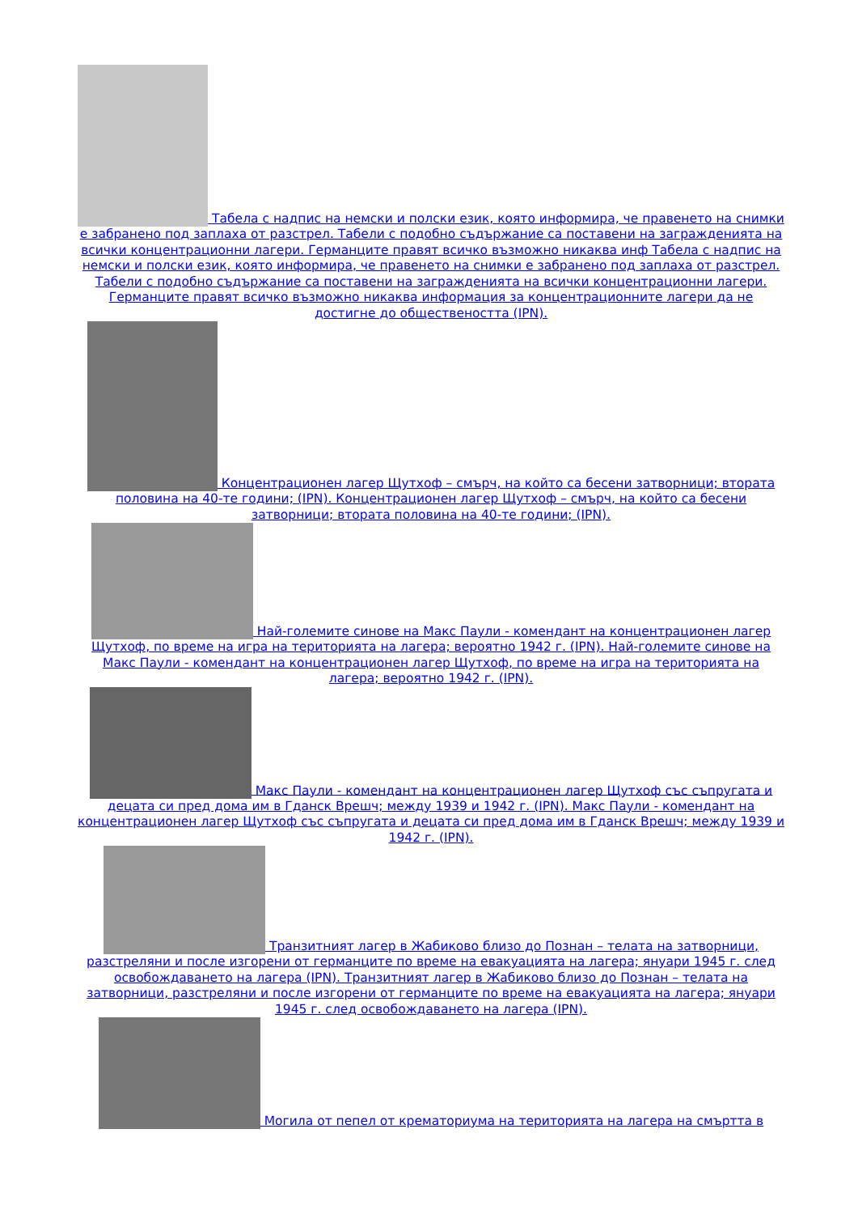Табела с надпис на немски и полски език, която информира, че правенето на снимки е забранено под заплаха от разстрел. Табели с подобно съдържание са поставени на загражденията на всички концентрационни лагери. Германците правят всичко възможно никаква инф Табела с надпис на немски и полски език, която информира, че правенето на снимки е забранено под заплаха от разстрел. Табели с подобно съдържание са поставени на загражденията на всички концентрационни лагери. Германците правят всичко възможно никаква информация за концентрационните лагери да не достигне до обществеността (IPN).
Концентрационен лагер Щутхоф – смърч, на който са бесени затворници; втората половина на 40-те години; (IPN). Концентрационен лагер Щутхоф – смърч, на който са бесени затворници; втората половина на 40-те години; (IPN).
Най-големите синове на Макс Паули - комендант на концентрационен лагер Щутхоф, по време на игра на територията на лагера; вероятно 1942 г. (IPN). Най-големите синове на Макс Паули - комендант на концентрационен лагер Щутхоф, по време на игра на територията на лагера; вероятно 1942 г. (IPN).
Макс Паули - комендант на концентрационен лагер Щутхоф със съпругата и децата си пред дома им в Гданск Врешч; между 1939 и 1942 г. (IPN). Макс Паули - комендант на концентрационен лагер Щутхоф със съпругата и децата си пред дома им в Гданск Врешч; между 1939 и 1942 г. (IPN).
Транзитният лагер в Жабиково близо до Познан – телата на затворници, разстреляни и после изгорени от германците по време на евакуацията на лагера; януари 1945 г. след освобождаването на лагера (IPN). Транзитният лагер в Жабиково близо до Познан – телата на затворници, разстреляни и после изгорени от германците по време на евакуацията на лагера; януари 1945 г. след освобождаването на лагера (IPN).
Могила от пепел от крематориума на територията на лагера на смъртта в